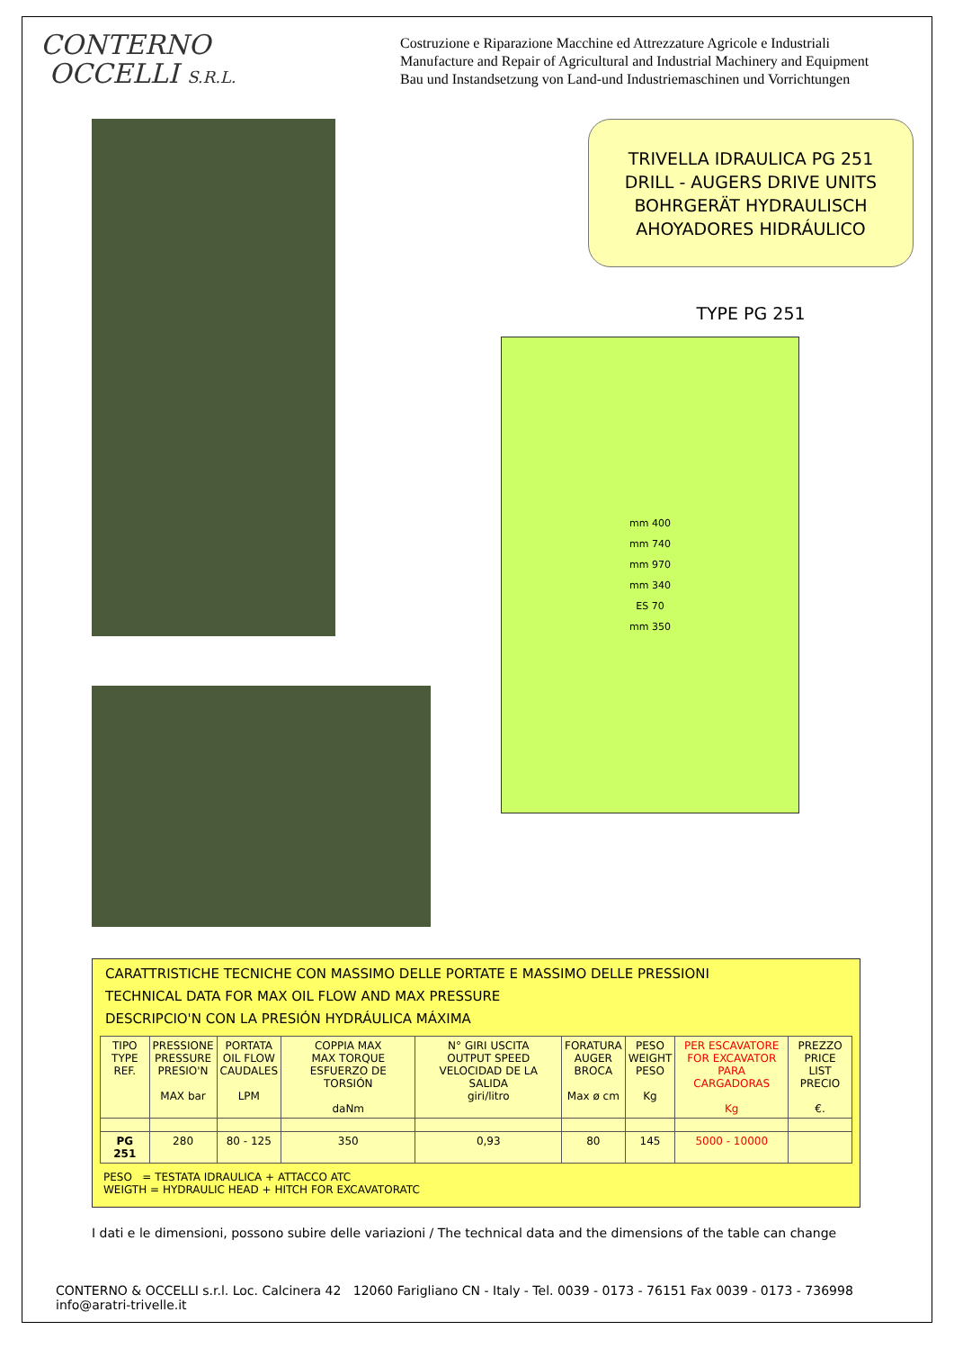CONTERNO
OCCELLI S.R.L.
Costruzione e Riparazione Macchine ed Attrezzature Agricole e Industriali
Manufacture and Repair of Agricultural and Industrial Machinery and Equipment
Bau und Instandsetzung von Land-und Industriemaschinen und Vorrichtungen
TRIVELLA IDRAULICA PG 251
DRILL - AUGERS DRIVE UNITS
BOHRGERÄT HYDRAULISCH
AHOYADORES HIDRÁULICO
TYPE PG 251
mm 400
mm 740
mm 970
mm 340
ES 70
mm 350
CARATTRISTICHE TECNICHE CON MASSIMO DELLE PORTATE E MASSIMO DELLE PRESSIONI
TECHNICAL DATA FOR MAX OIL FLOW AND MAX PRESSURE
DESCRIPCIO'N CON LA PRESIÓN HYDRÁULICA MÁXIMA
| TIPO TYPE REF. | PRESSIONE PRESSURE PRESIO'N MAX bar | PORTATA OIL FLOW CAUDALES LPM | COPPIA MAX MAX TORQUE ESFUERZO DE TORSIÓN daNm | N° GIRI USCITA OUTPUT SPEED VELOCIDAD DE LA SALIDA giri/litro | FORATURA AUGER BROCA Max ø cm | PESO WEIGHT PESO Kg | PER ESCAVATORE FOR EXCAVATOR PARA CARGADORAS Kg | PREZZO PRICE LIST PRECIO €. |
| --- | --- | --- | --- | --- | --- | --- | --- | --- |
| PG 251 | 280 | 80 - 125 | 350 | 0,93 | 80 | 145 | 5000 - 10000 | |
PESO = TESTATA IDRAULICA + ATTACCO ATC
WEIGTH = HYDRAULIC HEAD + HITCH FOR EXCAVATORATC
I dati e le dimensioni, possono subire delle variazioni / The technical data and the dimensions of the table can change
CONTERNO & OCCELLI s.r.l. Loc. Calcinera 42 12060 Farigliano CN - Italy - Tel. 0039 - 0173 - 76151 Fax 0039 - 0173 - 736998 info@aratri-trivelle.it